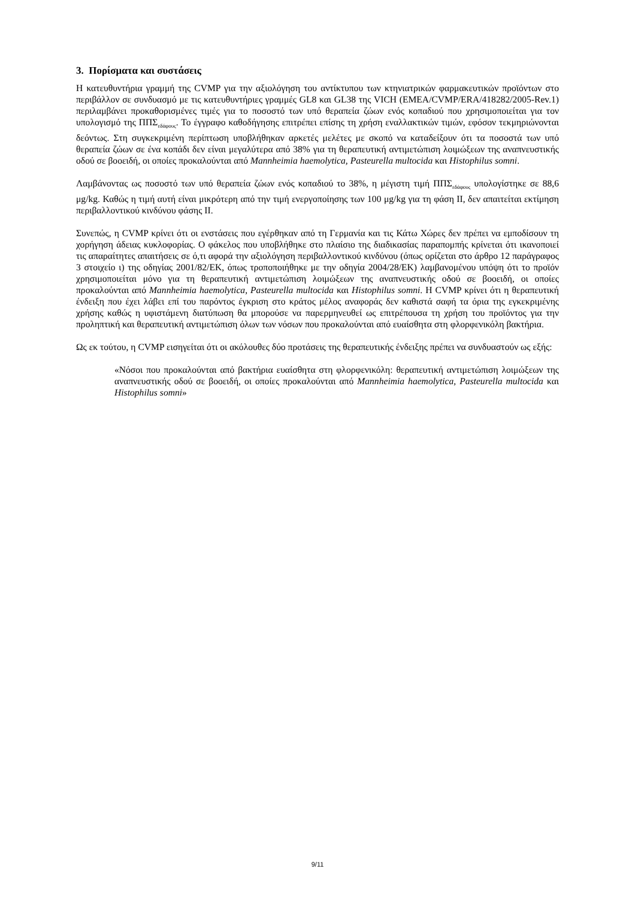3. Πορίσματα και συστάσεις
Η κατευθυντήρια γραμμή της CVMP για την αξιολόγηση του αντίκτυπου των κτηνιατρικών φαρμακευτικών προϊόντων στο περιβάλλον σε συνδυασμό με τις κατευθυντήριες γραμμές GL8 και GL38 της VICH (EMEA/CVMP/ERA/418282/2005-Rev.1) περιλαμβάνει προκαθορισμένες τιμές για το ποσοστό των υπό θεραπεία ζώων ενός κοπαδιού που χρησιμοποιείται για τον υπολογισμό της ΠΠΣ<sub>εδάφους</sub>. Το έγγραφο καθοδήγησης επιτρέπει επίσης τη χρήση εναλλακτικών τιμών, εφόσον τεκμηριώνονται δεόντως. Στη συγκεκριμένη περίπτωση υποβλήθηκαν αρκετές μελέτες με σκοπό να καταδείξουν ότι τα ποσοστά των υπό θεραπεία ζώων σε ένα κοπάδι δεν είναι μεγαλύτερα από 38% για τη θεραπευτική αντιμετώπιση λοιμώξεων της αναπνευστικής οδού σε βοοειδή, οι οποίες προκαλούνται από Mannheimia haemolytica, Pasteurella multocida και Histophilus somni.
Λαμβάνοντας ως ποσοστό των υπό θεραπεία ζώων ενός κοπαδιού το 38%, η μέγιστη τιμή ΠΠΣ<sub>εδάφους</sub> υπολογίστηκε σε 88,6 μg/kg. Καθώς η τιμή αυτή είναι μικρότερη από την τιμή ενεργοποίησης των 100 μg/kg για τη φάση ΙΙ, δεν απαιτείται εκτίμηση περιβαλλοντικού κινδύνου φάσης ΙΙ.
Συνεπώς, η CVMP κρίνει ότι οι ενστάσεις που εγέρθηκαν από τη Γερμανία και τις Κάτω Χώρες δεν πρέπει να εμποδίσουν τη χορήγηση άδειας κυκλοφορίας. Ο φάκελος που υποβλήθηκε στο πλαίσιο της διαδικασίας παραπομπής κρίνεται ότι ικανοποιεί τις απαραίτητες απαιτήσεις σε ό,τι αφορά την αξιολόγηση περιβαλλοντικού κινδύνου (όπως ορίζεται στο άρθρο 12 παράγραφος 3 στοιχείο ι) της οδηγίας 2001/82/ΕΚ, όπως τροποποιήθηκε με την οδηγία 2004/28/ΕΚ) λαμβανομένου υπόψη ότι το προϊόν χρησιμοποιείται μόνο για τη θεραπευτική αντιμετώπιση λοιμώξεων της αναπνευστικής οδού σε βοοειδή, οι οποίες προκαλούνται από Mannheimia haemolytica, Pasteurella multocida και Histophilus somni. Η CVMP κρίνει ότι η θεραπευτική ένδειξη που έχει λάβει επί του παρόντος έγκριση στο κράτος μέλος αναφοράς δεν καθιστά σαφή τα όρια της εγκεκριμένης χρήσης καθώς η υφιστάμενη διατύπωση θα μπορούσε να παρερμηνευθεί ως επιτρέπουσα τη χρήση του προϊόντος για την προληπτική και θεραπευτική αντιμετώπιση όλων των νόσων που προκαλούνται από ευαίσθητα στη φλορφενικόλη βακτήρια.
Ως εκ τούτου, η CVMP εισηγείται ότι οι ακόλουθες δύο προτάσεις της θεραπευτικής ένδειξης πρέπει να συνδυαστούν ως εξής:
«Νόσοι που προκαλούνται από βακτήρια ευαίσθητα στη φλορφενικόλη: θεραπευτική αντιμετώπιση λοιμώξεων της αναπνευστικής οδού σε βοοειδή, οι οποίες προκαλούνται από Mannheimia haemolytica, Pasteurella multocida και Histophilus somni»
9/11